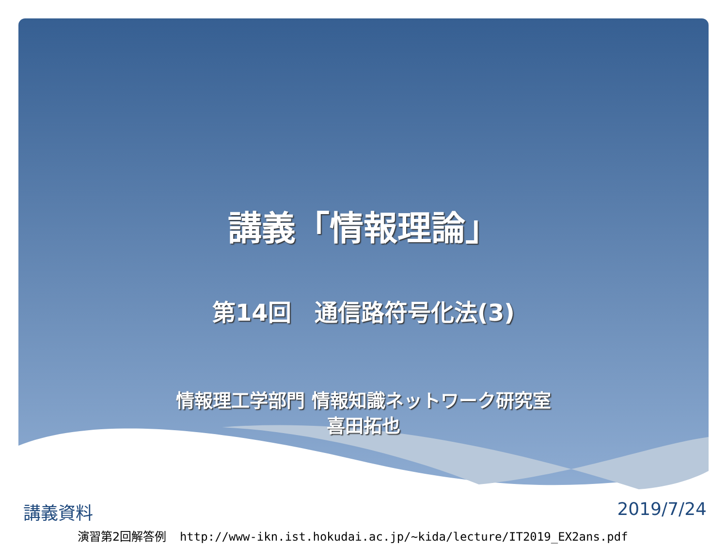講義「情報理論」
第14回　通信路符号化法(3)
情報理工学部門 情報知識ネットワーク研究室
喜田拓也
講義資料 2019/7/24
演習第2回解答例 http://www-ikn.ist.hokudai.ac.jp/~kida/lecture/IT2019_EX2ans.pdf